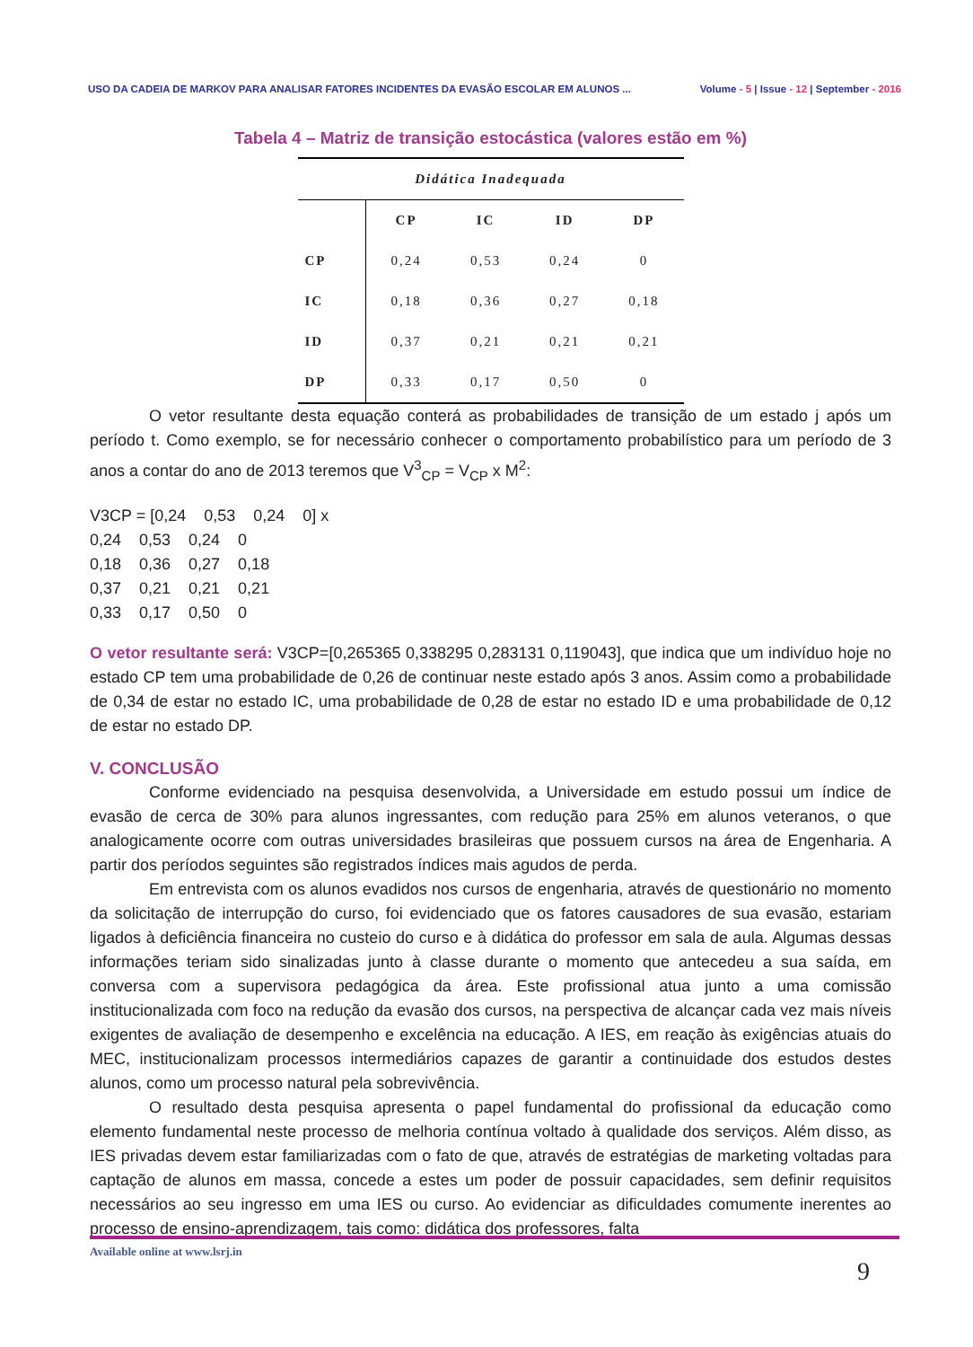USO DA CADEIA DE MARKOV PARA ANALISAR FATORES INCIDENTES DA EVASÃO ESCOLAR EM ALUNOS ...
Volume - 5 | Issue - 12 | September - 2016
Tabela 4 – Matriz de transição estocástica (valores estão em %)
| Didática Inadequada | | | | |
| --- | --- | --- | --- | --- |
| | CP | IC | ID | DP |
| CP | 0,24 | 0,53 | 0,24 | 0 |
| IC | 0,18 | 0,36 | 0,27 | 0,18 |
| ID | 0,37 | 0,21 | 0,21 | 0,21 |
| DP | 0,33 | 0,17 | 0,50 | 0 |
O vetor resultante desta equação conterá as probabilidades de transição de um estado j após um período t. Como exemplo, se for necessário conhecer o comportamento probabilístico para um período de 3 anos a contar do ano de 2013 teremos que V<sup>3</sup><sub>CP</sub> = V<sub>CP</sub> x M<sup>2</sup>:
V3CP = [0,24 0,53 0,24 0] x 0,24 0,53 0,24 0 0,18 0,36 0,27 0,18 0,37 0,21 0,21 0,21 0,33 0,17 0,50 0
O vetor resultante será: V3CP=[0,265365 0,338295 0,283131 0,119043], que indica que um indivíduo hoje no estado CP tem uma probabilidade de 0,26 de continuar neste estado após 3 anos. Assim como a probabilidade de 0,34 de estar no estado IC, uma probabilidade de 0,28 de estar no estado ID e uma probabilidade de 0,12 de estar no estado DP.
V. CONCLUSÃO
Conforme evidenciado na pesquisa desenvolvida, a Universidade em estudo possui um índice de evasão de cerca de 30% para alunos ingressantes, com redução para 25% em alunos veteranos, o que analogicamente ocorre com outras universidades brasileiras que possuem cursos na área de Engenharia. A partir dos períodos seguintes são registrados índices mais agudos de perda.
Em entrevista com os alunos evadidos nos cursos de engenharia, através de questionário no momento da solicitação de interrupção do curso, foi evidenciado que os fatores causadores de sua evasão, estariam ligados à deficiência financeira no custeio do curso e à didática do professor em sala de aula. Algumas dessas informações teriam sido sinalizadas junto à classe durante o momento que antecedeu a sua saída, em conversa com a supervisora pedagógica da área. Este profissional atua junto a uma comissão institucionalizada com foco na redução da evasão dos cursos, na perspectiva de alcançar cada vez mais níveis exigentes de avaliação de desempenho e excelência na educação. A IES, em reação às exigências atuais do MEC, institucionalizam processos intermediários capazes de garantir a continuidade dos estudos destes alunos, como um processo natural pela sobrevivência.
O resultado desta pesquisa apresenta o papel fundamental do profissional da educação como elemento fundamental neste processo de melhoria contínua voltado à qualidade dos serviços. Além disso, as IES privadas devem estar familiarizadas com o fato de que, através de estratégias de marketing voltadas para captação de alunos em massa, concede a estes um poder de possuir capacidades, sem definir requisitos necessários ao seu ingresso em uma IES ou curso. Ao evidenciar as dificuldades comumente inerentes ao processo de ensino-aprendizagem, tais como: didática dos professores, falta
Available online at www.lsrj.in
9